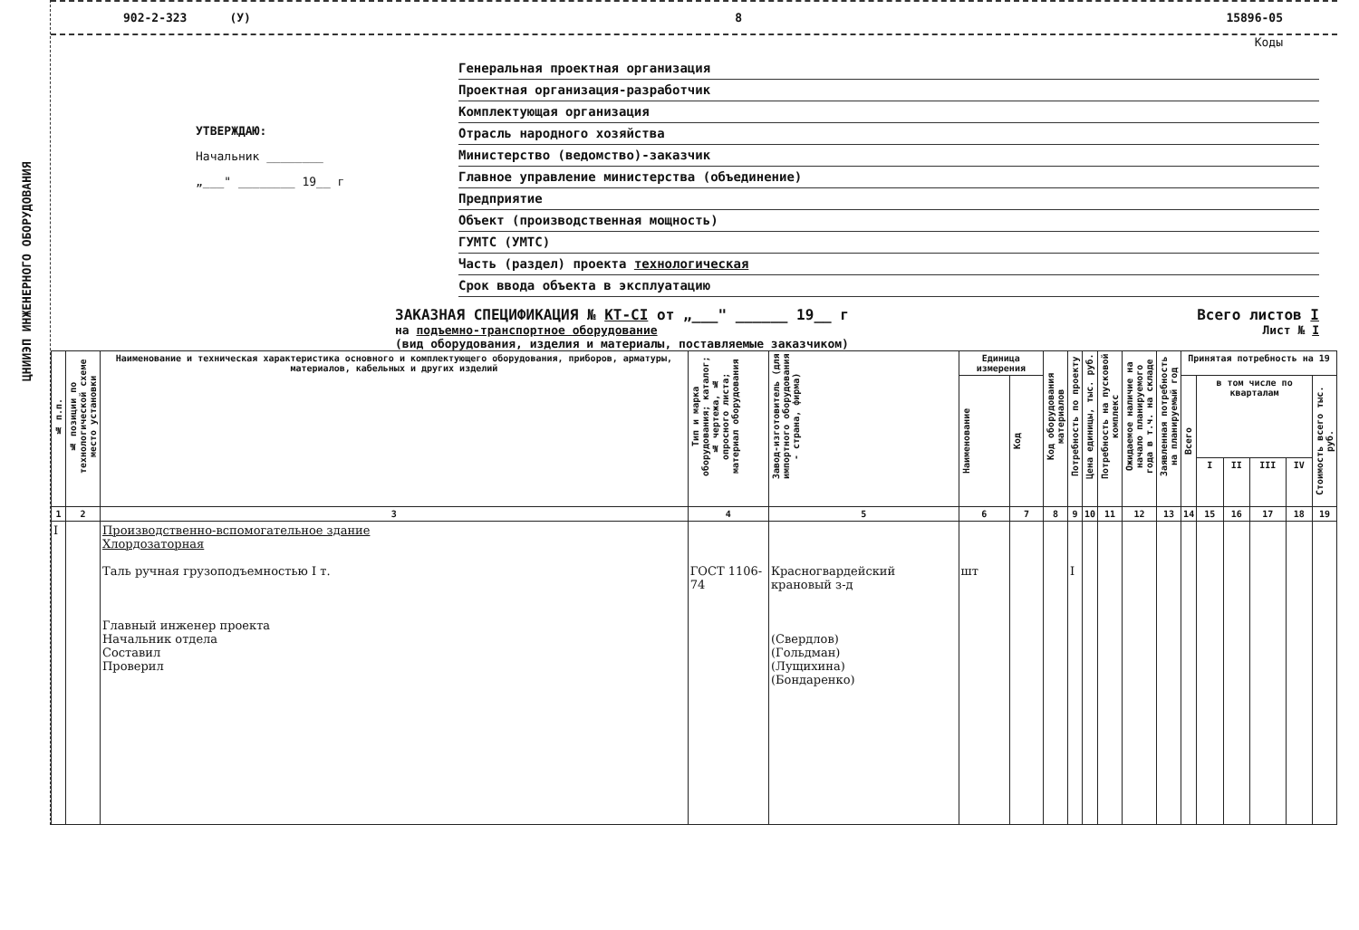ЦНИИЭП ИНЖЕНЕРНОГО ОБОРУДОВАНИЯ
902-2-323 (У) 8 15896-05
Коды
УТВЕРЖДАЮ:
Начальник ________
„___" ________ 19__ г
Генеральная проектная организация
Проектная организация-разработчик
Комплектующая организация
Отрасль народного хозяйства
Министерство (ведомство)-заказчик
Главное управление министерства (объединение)
Предприятие
Объект (производственная мощность)
ГУМТС (УМТС)
Часть (раздел) проекта технологическая
Срок ввода объекта в эксплуатацию
ЗАКАЗНАЯ СПЕЦИФИКАЦИЯ № КТ-СI от „___" ______ 19__ г Всего листов I
на подъемно-транспортное оборудование
(вид оборудования, изделия и материалы, поставляемые заказчиком) Лист № I
| № п.п. | № позиции по технологической схеме место установки | Наименование и техническая характеристика основного и комплектующего оборудования, приборов, арматуры, материалов, кабельных и других изделий | Тип и марка оборудования; каталог; № чертежа, № опросного листа; материал оборудования | Завод-изготовитель (для импортного оборудования - страна, фирма) | Единица измерения | | Код оборудования материалов | Потребность по проекту | Цена единицы, тыс. руб. | Потребность на пусковой комплекс | Ожидаемое наличие на начало планируемого года в т.ч. на складе | Заявленная потребность на планируемый год | Принятая потребность на 19 | | | | | |
| --- | --- | --- | --- | --- | --- | --- | --- | --- | --- | --- | --- | --- | --- | --- | --- | --- | --- | --- |
| | | | | | Наименование | Код | | | | | | | Всего | в том числе по кварталам | | | | Стоимость всего тыс. руб. |
| | | | | | | | | | | | | | | I | II | III | IV | |
| 1 | 2 | 3 | 4 | 5 | 6 | 7 | 8 | 9 | 10 | 11 | 12 | 13 | 14 | 15 | 16 | 17 | 18 | 19 |
| I | | Производственно-вспомогательное здание Хлордозаторная Таль ручная грузоподъемностью I т. Главный инженер проекта Начальник отдела Составил Проверил | ГОСТ 1106-74 | Красногвардейский крановый з-д (Свердлов) (Гольдман) (Лущихина) (Бондаренко) | шт | | | I | | | | | | | | | | |